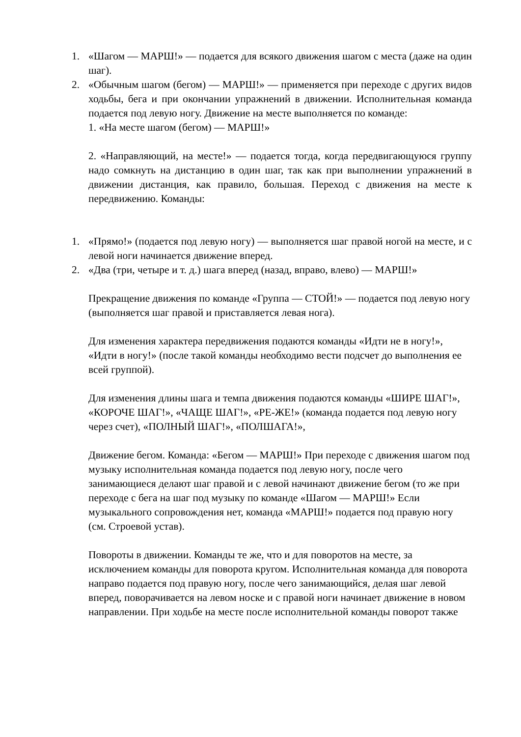1. «Шагом — МАРШ!» — подается для всякого движения шагом с места (даже на один шаг).
2. «Обычным шагом (бегом) — МАРШ!» — применяется при переходе с других видов ходьбы, бега и при окончании упражнений в движении. Исполнительная команда подается под левую ногу. Движение на месте выполняется по команде:
1. «На месте шагом (бегом) — МАРШ!»
2. «Направляющий, на месте!» — подается тогда, когда передвигающуюся группу надо сомкнуть на дистанцию в один шаг, так как при выполнении упражнений в движении дистанция, как правило, большая. Переход с движения на месте к передвижению. Команды:
1. «Прямо!» (подается под левую ногу) — выполняется шаг правой ногой на месте, и с левой ноги начинается движение вперед.
2. «Два (три, четыре и т. д.) шага вперед (назад, вправо, влево) — МАРШ!»
Прекращение движения по команде «Группа — СТОЙ!» — подается под левую ногу (выполняется шаг правой и приставляется левая нога).
Для изменения характера передвижения подаются команды «Идти не в ногу!», «Идти в ногу!» (после такой команды необходимо вести подсчет до выполнения ее всей группой).
Для изменения длины шага и темпа движения подаются команды «ШИРЕ ШАГ!», «КОРОЧЕ ШАГ!», «ЧАЩЕ ШАГ!», «РЕ-ЖЕ!» (команда подается под левую ногу через счет), «ПОЛНЫЙ ШАГ!», «ПОЛШАГА!»,
Движение бегом. Команда: «Бегом — МАРШ!» При переходе с движения шагом под музыку исполнительная команда подается под левую ногу, после чего занимающиеся делают шаг правой и с левой начинают движение бегом (то же при переходе с бега на шаг под музыку по команде «Шагом — МАРШ!» Если музыкального сопровождения нет, команда «МАРШ!» подается под правую ногу (см. Строевой устав).
Повороты в движении. Команды те же, что и для поворотов на месте, за исключением команды для поворота кругом. Исполнительная команда для поворота направо подается под правую ногу, после чего занимающийся, делая шаг левой вперед, поворачивается на левом носке и с правой ноги начинает движение в новом направлении. При ходьбе на месте после исполнительной команды поворот также